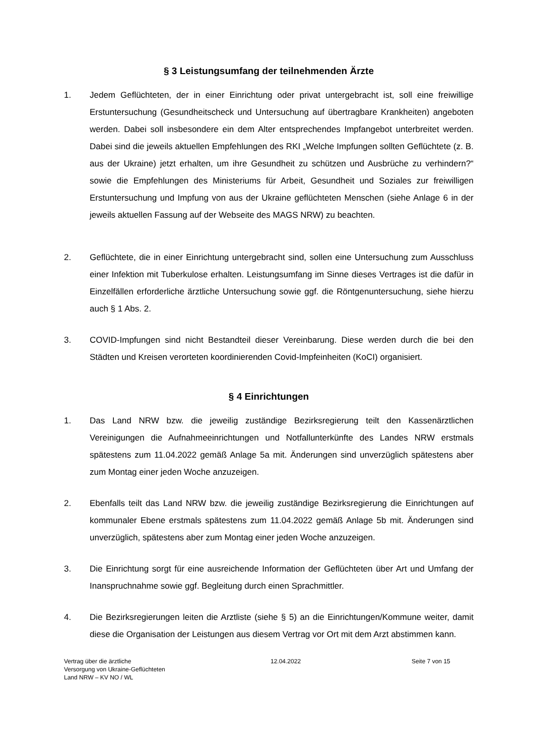§ 3 Leistungsumfang der teilnehmenden Ärzte
1. Jedem Geflüchteten, der in einer Einrichtung oder privat untergebracht ist, soll eine freiwillige Erstuntersuchung (Gesundheitscheck und Untersuchung auf übertragbare Krankheiten) angeboten werden. Dabei soll insbesondere ein dem Alter entsprechendes Impfangebot unterbreitet werden. Dabei sind die jeweils aktuellen Empfehlungen des RKI „Welche Impfungen sollten Geflüchtete (z. B. aus der Ukraine) jetzt erhalten, um ihre Gesundheit zu schützen und Ausbrüche zu verhindern?“ sowie die Empfehlungen des Ministeriums für Arbeit, Gesundheit und Soziales zur freiwilligen Erstuntersuchung und Impfung von aus der Ukraine geflüchteten Menschen (siehe Anlage 6 in der jeweils aktuellen Fassung auf der Webseite des MAGS NRW) zu beachten.
2. Geflüchtete, die in einer Einrichtung untergebracht sind, sollen eine Untersuchung zum Ausschluss einer Infektion mit Tuberkulose erhalten. Leistungsumfang im Sinne dieses Vertrages ist die dafür in Einzelfällen erforderliche ärztliche Untersuchung sowie ggf. die Röntgenuntersuchung, siehe hierzu auch § 1 Abs. 2.
3. COVID-Impfungen sind nicht Bestandteil dieser Vereinbarung. Diese werden durch die bei den Städten und Kreisen verorteten koordinierenden Covid-Impfeinheiten (KoCI) organisiert.
§ 4 Einrichtungen
1. Das Land NRW bzw. die jeweilig zuständige Bezirksregierung teilt den Kassenärztlichen Vereinigungen die Aufnahmeeinrichtungen und Notfallunterkünfte des Landes NRW erstmals spätestens zum 11.04.2022 gemäß Anlage 5a mit. Änderungen sind unverzüglich spätestens aber zum Montag einer jeden Woche anzuzeigen.
2. Ebenfalls teilt das Land NRW bzw. die jeweilig zuständige Bezirksregierung die Einrichtungen auf kommunaler Ebene erstmals spätestens zum 11.04.2022 gemäß Anlage 5b mit. Änderungen sind unverzüglich, spätestens aber zum Montag einer jeden Woche anzuzeigen.
3. Die Einrichtung sorgt für eine ausreichende Information der Geflüchteten über Art und Umfang der Inanspruchnahme sowie ggf. Begleitung durch einen Sprachmittler.
4. Die Bezirksregierungen leiten die Arztliste (siehe § 5) an die Einrichtungen/Kommune weiter, damit diese die Organisation der Leistungen aus diesem Vertrag vor Ort mit dem Arzt abstimmen kann.
Vertrag über die ärztliche
Versorgung von Ukraine-Geflüchteten
Land NRW – KV NO / WL
12.04.2022 Seite 7 von 15